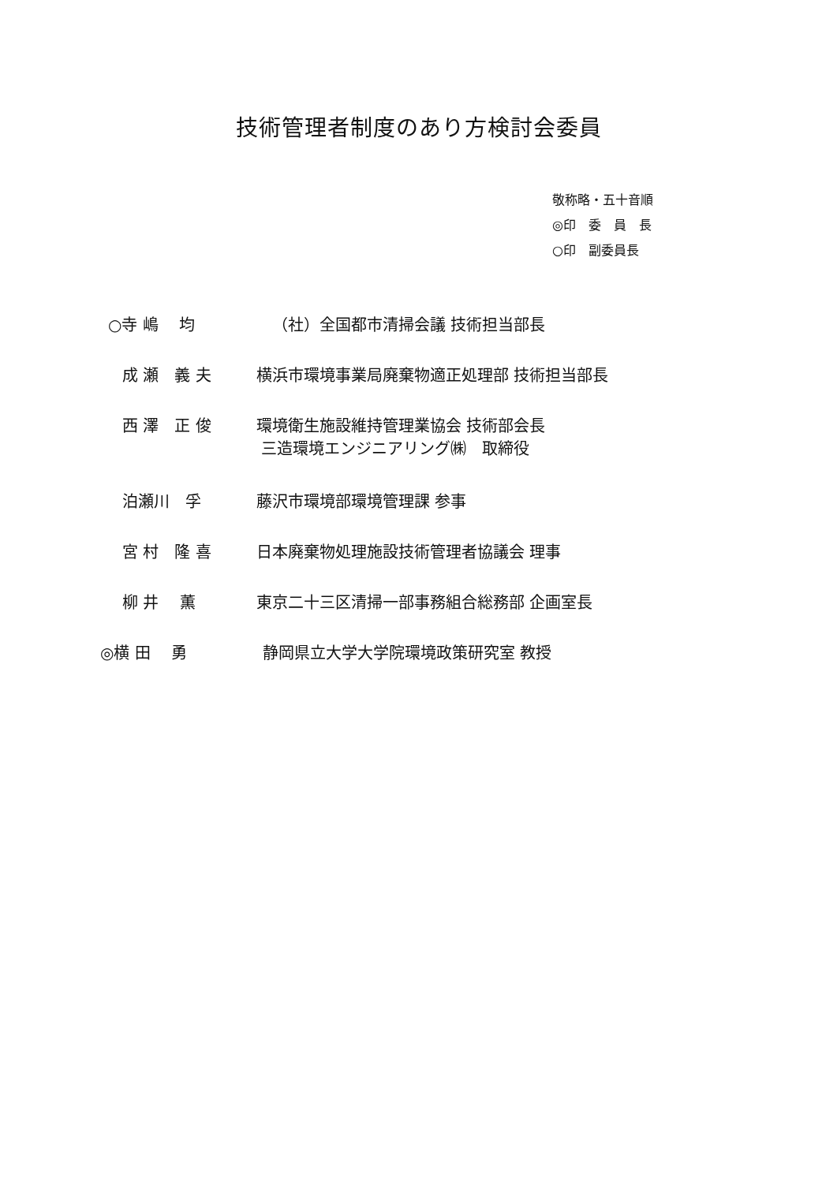技術管理者制度のあり方検討会委員
敬称略・五十音順
◎印　委　員　長
○印　副委員長
| ○寺 嶋 均 | （社）全国都市清掃会議 技術担当部長 |
| 成 瀬 義 夫 | 横浜市環境事業局廃棄物適正処理部 技術担当部長 |
| 西 澤 正 俊 | 環境衛生施設維持管理業協会 技術部会長 三造環境エンジニアリング㈱ 取締役 |
| 泊瀬川 孚 | 藤沢市環境部環境管理課 参事 |
| 宮 村 隆 喜 | 日本廃棄物処理施設技術管理者協議会 理事 |
| 柳 井 薫 | 東京二十三区清掃一部事務組合総務部 企画室長 |
| ◎横 田 勇 | 静岡県立大学大学院環境政策研究室 教授 |